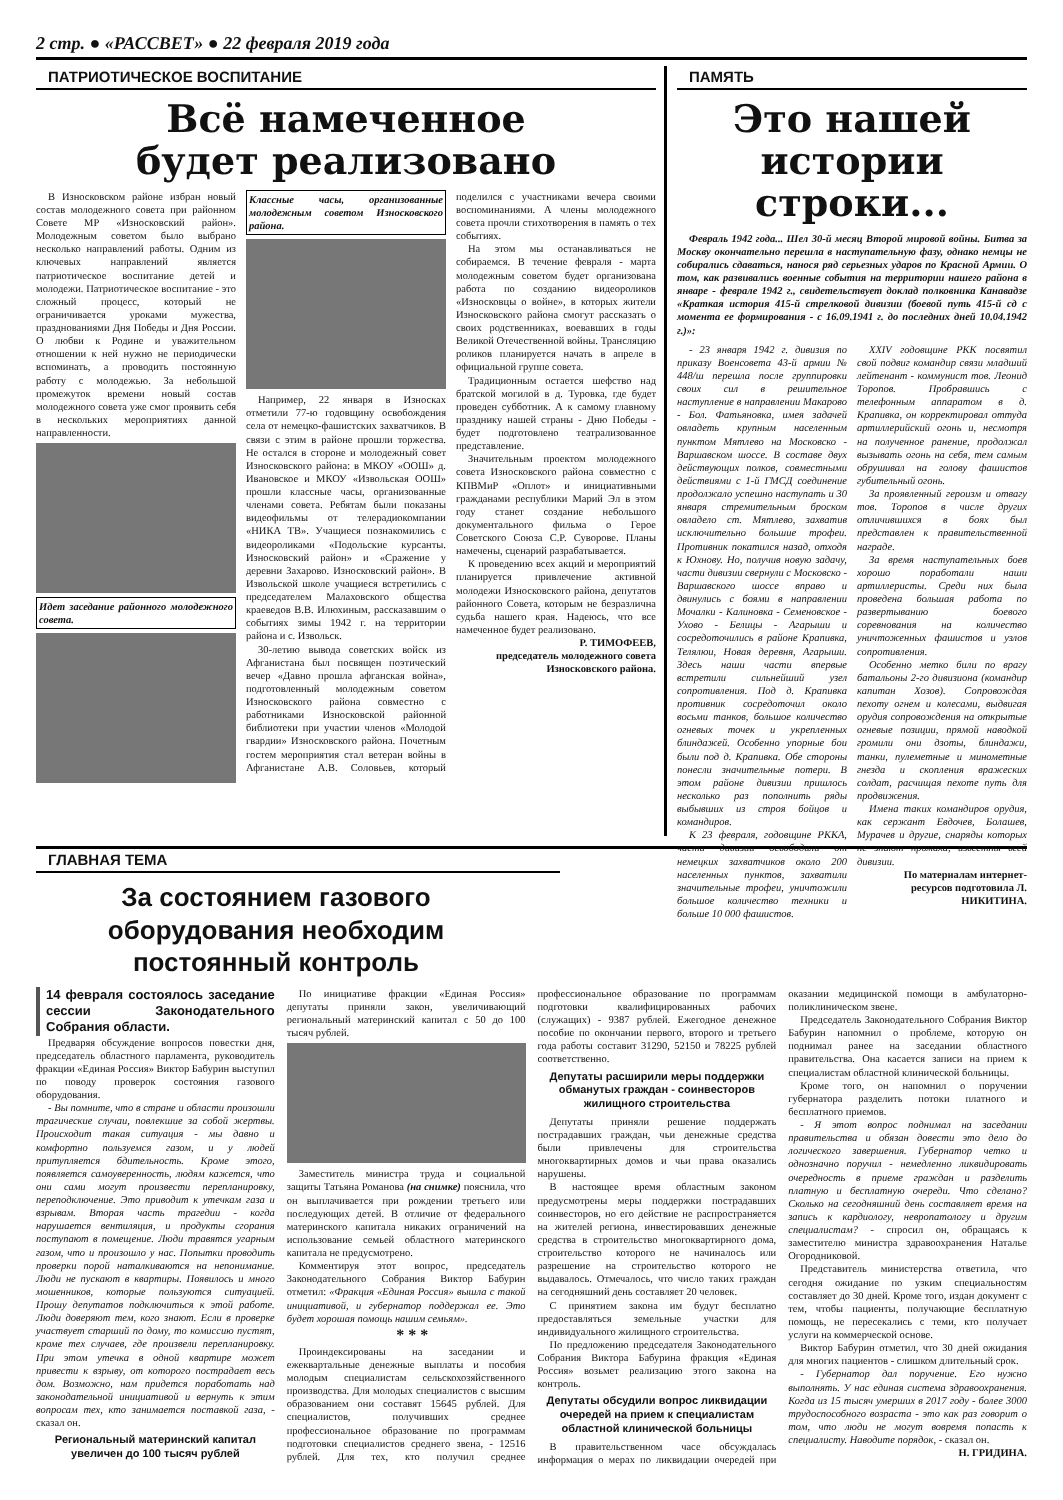2 стр. ● «РАССВЕТ» ● 22 февраля 2019 года
ПАТРИОТИЧЕСКОЕ ВОСПИТАНИЕ
Всё намеченное
будет реализовано
В Износковском районе избран новый состав молодежного совета при районном Совете МР «Износковский район». Молодежным советом было выбрано несколько направлений работы. Одним из ключевых направлений является патриотическое воспитание детей и молодежи. Патриотическое воспитание - это сложный процесс, который не ограничивается уроками мужества, празднованиями Дня Победы и Дня России. О любви к Родине и уважительном отношении к ней нужно не периодически вспоминать, а проводить постоянную работу с молодежью. За небольшой промежуток времени новый состав молодежного совета уже смог проявить себя в нескольких мероприятиях данной направленности.
Идет заседание районного молодежного совета.
Классные часы, организованные молодежным советом Износковского района.
Например, 22 января в Износках отметили 77-ю годовщину освобождения села от немецко-фашистских захватчиков. В связи с этим в районе прошли торжества. Не остался в стороне и молодежный совет Износковского района: в МКОУ «ООШ» д. Ивановское и МКОУ «Извольская ООШ» прошли классные часы, организованные членами совета. Ребятам были показаны видеофильмы от телерадиокомпании «НИКА ТВ». Учащиеся познакомились с видеороликами «Подольские курсанты. Износковский район» и «Сражение у деревни Захарово. Износковский район». В Извольской школе учащиеся встретились с председателем Малаховского общества краеведов В.В. Илюхиным, рассказавшим о событиях зимы 1942 г. на территории района и с. Извольск.
30-летию вывода советских войск из Афганистана был посвящен поэтический вечер «Давно прошла афганская война», подготовленный молодежным советом Износковского района совместно с работниками Износковской районной библиотеки при участии членов «Молодой гвардии» Износковского района. Почетным гостем мероприятия стал ветеран войны в Афганистане А.В. Соловьев, который поделился с участниками вечера своими воспоминаниями. А члены молодежного совета прочли стихотворения в память о тех событиях.
На этом мы останавливаться не собираемся. В течение февраля - марта молодежным советом будет организована работа по созданию видеороликов «Износковцы о войне», в которых жители Износковского района смогут рассказать о своих родственниках, воевавших в годы Великой Отечественной войны. Трансляцию роликов планируется начать в апреле в официальной группе совета.
Традиционным остается шефство над братской могилой в д. Туровка, где будет проведен субботник. А к самому главному празднику нашей страны - Дню Победы - будет подготовлено театрализованное представление.
Значительным проектом молодежного совета Износковского района совместно с КПВМиР «Оплот» и инициативными гражданами республики Марий Эл в этом году станет создание небольшого документального фильма о Герое Советского Союза С.Р. Суворове. Планы намечены, сценарий разрабатывается.
К проведению всех акций и мероприятий планируется привлечение активной молодежи Износковского района, депутатов районного Совета, которым не безразлична судьба нашего края. Надеюсь, что все намеченное будет реализовано.
Р. ТИМОФЕЕВ,
председатель молодежного совета Износковского района.
ПАМЯТЬ
Это нашей
истории строки...
Февраль 1942 года... Шел 30-й месяц Второй мировой войны. Битва за Москву окончательно перешла в наступательную фазу, однако немцы не собирались сдаваться, нанося ряд серьезных ударов по Красной Армии. О том, как развивались военные события на территории нашего района в январе - феврале 1942 г., свидетельствует доклад полковника Канавадзе «Краткая история 415-й стрелковой дивизии (боевой путь 415-й сд с момента ее формирования - с 16.09.1941 г. до последних дней 10.04.1942 г.)»:
- 23 января 1942 г. дивизия по приказу Военсовета 43-й армии № 448/ш перешла после группировки своих сил в решительное наступление в направлении Макарово - Бол. Фатьяновка, имея задачей овладеть крупным населенным пунктом Мятлево на Московско - Варшавском шоссе. В составе двух действующих полков, совместными действиями с 1-й ГМСД соединение продолжало успешно наступать и 30 января стремительным броском овладело ст. Мятлево, захватив исключительно большие трофеи. Противник покатился назад, отходя к Юхнову. Но, получив новую задачу, части дивизии свернули с Московско - Варшавского шоссе вправо и двинулись с боями в направлении Мочалки - Калиновка - Семеновское - Ухово - Белицы - Агарыши и сосредоточились в районе Крапивка, Телялюи, Новая деревня, Агарыши. Здесь наши части впервые встретили сильнейший узел сопротивления. Под д. Крапивка противник сосредоточил около восьми танков, большое количество огневых точек и укрепленных блиндажей. Особенно упорные бои были под д. Крапивка. Обе стороны понесли значительные потери. В этом районе дивизии пришлось несколько раз пополнить ряды выбывших из строя бойцов и командиров.
К 23 февраля, годовщине РККА, части дивизии освободили от немецких захватчиков около 200 населенных пунктов, захватили значительные трофеи, уничтожили большое количество техники и больше 10 000 фашистов.
XXIV годовщине РКК посвятил свой подвиг командир связи младший лейтенант - коммунист тов. Леонид Торопов. Пробравшись с телефонным аппаратом в д. Крапивка, он корректировал оттуда артиллерийский огонь и, несмотря на полученное ранение, продолжал вызывать огонь на себя, тем самым обрушивал на голову фашистов губительный огонь.
За проявленный героизм и отвагу тов. Торопов в числе других отличившихся в боях был представлен к правительственной награде.
За время наступательных боев хорошо поработали наши артиллеристы. Среди них была проведена большая работа по развертыванию боевого соревнования на количество уничтоженных фашистов и узлов сопротивления.
Особенно метко били по врагу батальоны 2-го дивизиона (командир капитан Хозов). Сопровождая пехоту огнем и колесами, выдвигая орудия сопровождения на открытые огневые позиции, прямой наводкой громили они дзоты, блиндажи, танки, пулеметные и минометные гнезда и скопления вражеских солдат, расчищая пехоте путь для продвижения.
Имена таких командиров орудия, как сержант Евдочев, Болашев, Мурачев и другие, снаряды которых не знают промаха, известны всей дивизии.
По материалам интернет-ресурсов подготовила Л. НИКИТИНА.
ГЛАВНАЯ ТЕМА
За состоянием газового оборудования необходим постоянный контроль
14 февраля состоялось заседание сессии Законодательного Собрания области.
Предваряя обсуждение вопросов повестки дня, председатель областного парламента, руководитель фракции «Единая Россия» Виктор Бабурин выступил по поводу проверок состояния газового оборудования.
- Вы помните, что в стране и области произошли трагические случаи, повлекшие за собой жертвы. Происходит такая ситуация - мы давно и комфортно пользуемся газом, и у людей притупляется бдительность. Кроме этого, появляется самоуверенность, людям кажется, что они сами могут произвести перепланировку, переподключение. Это приводит к утечкам газа и взрывам. Вторая часть трагедии - когда нарушается вентиляция, и продукты сгорания поступают в помещение. Люди травятся угарным газом, что и произошло у нас. Попытки проводить проверки порой наталкиваются на непонимание. Люди не пускают в квартиры. Появилось и много мошенников, которые пользуются ситуацией. Прошу депутатов подключиться к этой работе. Люди доверяют тем, кого знают. Если в проверке участвует старший по дому, то комиссию пустят, кроме тех случаев, где произвели перепланировку. При этом утечка в одной квартире может привести к взрыву, от которого пострадает весь дом. Возможно, нам придется поработать над законодательной инициативой и вернуть к этим вопросам тех, кто занимается поставкой газа, - сказал он.
Региональный материнский капитал увеличен до 100 тысяч рублей
По инициативе фракции «Единая Россия» депутаты приняли закон, увеличивающий региональный материнский капитал с 50 до 100 тысяч рублей.
Заместитель министра труда и социальной защиты Татьяна Романова (на снимке) пояснила, что он выплачивается при рождении третьего или последующих детей. В отличие от федерального материнского капитала никаких ограничений на использование семьей областного материнского капитала не предусмотрено.
Комментируя этот вопрос, председатель Законодательного Собрания Виктор Бабурин отметил: «Фракция «Единая Россия» вышла с такой инициативой, и губернатор поддержал ее. Это будет хорошая помощь нашим семьям».
* * *
Проиндексированы на заседании и ежеквартальные денежные выплаты и пособия молодым специалистам сельскохозяйственного производства. Для молодых специалистов с высшим образованием они составят 15645 рублей. Для специалистов, получивших среднее профессиональное образование по программам подготовки специалистов среднего звена, - 12516 рублей. Для тех, кто получил среднее профессиональное образование по программам подготовки квалифицированных рабочих (служащих) - 9387 рублей. Ежегодное денежное пособие по окончании первого, второго и третьего года работы составит 31290, 52150 и 78225 рублей соответственно.
Депутаты расширили меры поддержки обманутых граждан - соинвесторов жилищного строительства
Депутаты приняли решение поддержать пострадавших граждан, чьи денежные средства были привлечены для строительства многоквартирных домов и чьи права оказались нарушены.
В настоящее время областным законом предусмотрены меры поддержки пострадавших соинвесторов, но его действие не распространяется на жителей региона, инвестировавших денежные средства в строительство многоквартирного дома, строительство которого не начиналось или разрешение на строительство которого не выдавалось. Отмечалось, что число таких граждан на сегодняшний день составляет 20 человек.
С принятием закона им будут бесплатно предоставляться земельные участки для индивидуального жилищного строительства.
По предложению председателя Законодательного Собрания Виктора Бабурина фракция «Единая Россия» возьмет реализацию этого закона на контроль.
Депутаты обсудили вопрос ликвидации очередей на прием к специалистам областной клинической больницы
В правительственном часе обсуждалась информация о мерах по ликвидации очередей при оказании медицинской помощи в амбулаторно-поликлиническом звене.
Председатель Законодательного Собрания Виктор Бабурин напомнил о проблеме, которую он поднимал ранее на заседании областного правительства. Она касается записи на прием к специалистам областной клинической больницы.
Кроме того, он напомнил о поручении губернатора разделить потоки платного и бесплатного приемов.
- Я этот вопрос поднимал на заседании правительства и обязан довести это дело до логического завершения. Губернатор четко и однозначно поручил - немедленно ликвидировать очередность в приеме граждан и разделить платную и бесплатную очереди. Что сделано? Сколько на сегодняшний день составляет время на запись к кардиологу, невропатологу и другим специалистам? - спросил он, обращаясь к заместителю министра здравоохранения Наталье Огородниковой.
Представитель министерства ответила, что сегодня ожидание по узким специальностям составляет до 30 дней. Кроме того, издан документ с тем, чтобы пациенты, получающие бесплатную помощь, не пересекались с теми, кто получает услуги на коммерческой основе.
Виктор Бабурин отметил, что 30 дней ожидания для многих пациентов - слишком длительный срок.
- Губернатор дал поручение. Его нужно выполнять. У нас единая система здравоохранения. Когда из 15 тысяч умерших в 2017 году - более 3000 трудоспособного возраста - это как раз говорит о том, что люди не могут вовремя попасть к специалисту. Наводите порядок, - сказал он.
Н. ГРИДИНА.